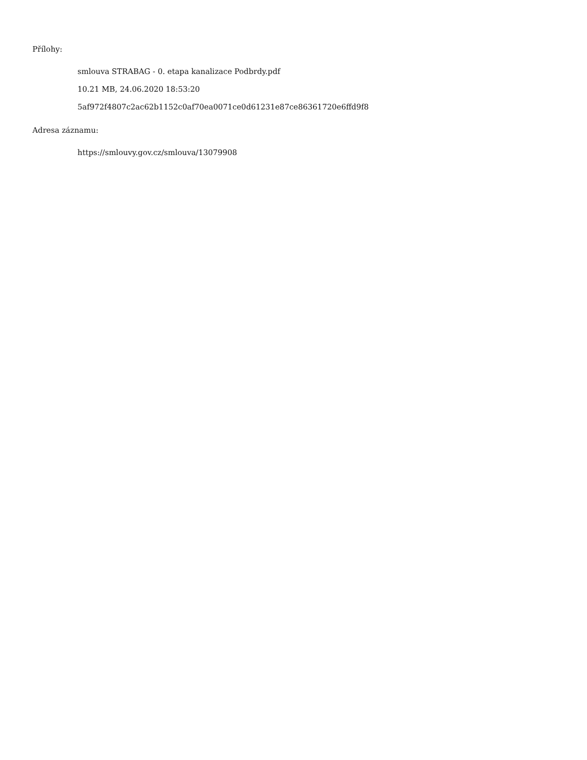Přílohy:
smlouva STRABAG - 0. etapa kanalizace Podbrdy.pdf
10.21 MB, 24.06.2020 18:53:20
5af972f4807c2ac62b1152c0af70ea0071ce0d61231e87ce86361720e6ffd9f8
Adresa záznamu:
https://smlouvy.gov.cz/smlouva/13079908